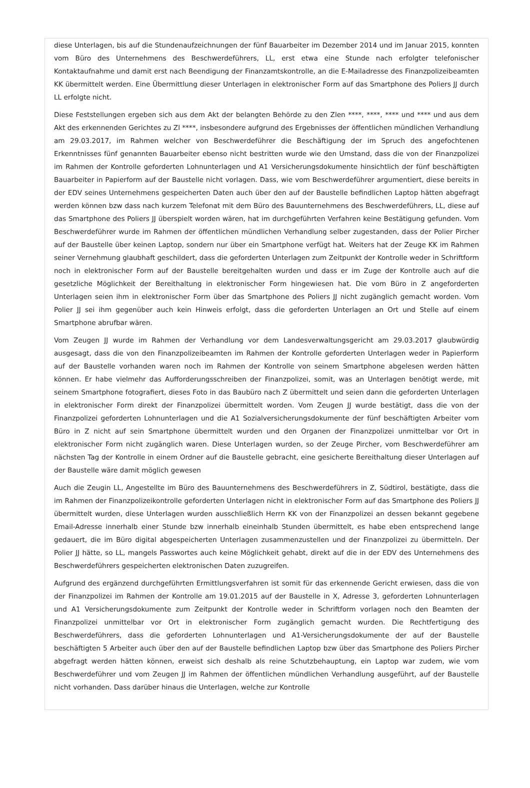diese Unterlagen, bis auf die Stundenaufzeichnungen der fünf Bauarbeiter im Dezember 2014 und im Januar 2015, konnten vom Büro des Unternehmens des Beschwerdeführers, LL, erst etwa eine Stunde nach erfolgter telefonischer Kontaktaufnahme und damit erst nach Beendigung der Finanzamtskontrolle, an die E-Mailadresse des Finanzpolizeibeamten KK übermittelt werden. Eine Übermittlung dieser Unterlagen in elektronischer Form auf das Smartphone des Poliers JJ durch LL erfolgte nicht.
Diese Feststellungen ergeben sich aus dem Akt der belangten Behörde zu den Zlen ****, ****, **** und **** und aus dem Akt des erkennenden Gerichtes zu Zl ****, insbesondere aufgrund des Ergebnisses der öffentlichen mündlichen Verhandlung am 29.03.2017, im Rahmen welcher von Beschwerdeführer die Beschäftigung der im Spruch des angefochtenen Erkenntnisses fünf genannten Bauarbeiter ebenso nicht bestritten wurde wie den Umstand, dass die von der Finanzpolizei im Rahmen der Kontrolle geforderten Lohnunterlagen und A1 Versicherungsdokumente hinsichtlich der fünf beschäftigten Bauarbeiter in Papierform auf der Baustelle nicht vorlagen. Dass, wie vom Beschwerdeführer argumentiert, diese bereits in der EDV seines Unternehmens gespeicherten Daten auch über den auf der Baustelle befindlichen Laptop hätten abgefragt werden können bzw dass nach kurzem Telefonat mit dem Büro des Bauunternehmens des Beschwerdeführers, LL, diese auf das Smartphone des Poliers JJ überspielt worden wären, hat im durchgeführten Verfahren keine Bestätigung gefunden. Vom Beschwerdeführer wurde im Rahmen der öffentlichen mündlichen Verhandlung selber zugestanden, dass der Polier Pircher auf der Baustelle über keinen Laptop, sondern nur über ein Smartphone verfügt hat. Weiters hat der Zeuge KK im Rahmen seiner Vernehmung glaubhaft geschildert, dass die geforderten Unterlagen zum Zeitpunkt der Kontrolle weder in Schriftform noch in elektronischer Form auf der Baustelle bereitgehalten wurden und dass er im Zuge der Kontrolle auch auf die gesetzliche Möglichkeit der Bereithaltung in elektronischer Form hingewiesen hat. Die vom Büro in Z angeforderten Unterlagen seien ihm in elektronischer Form über das Smartphone des Poliers JJ nicht zugänglich gemacht worden. Vom Polier JJ sei ihm gegenüber auch kein Hinweis erfolgt, dass die geforderten Unterlagen an Ort und Stelle auf einem Smartphone abrufbar wären.
Vom Zeugen JJ wurde im Rahmen der Verhandlung vor dem Landesverwaltungsgericht am 29.03.2017 glaubwürdig ausgesagt, dass die von den Finanzpolizeibeamten im Rahmen der Kontrolle geforderten Unterlagen weder in Papierform auf der Baustelle vorhanden waren noch im Rahmen der Kontrolle von seinem Smartphone abgelesen werden hätten können. Er habe vielmehr das Aufforderungsschreiben der Finanzpolizei, somit, was an Unterlagen benötigt werde, mit seinem Smartphone fotografiert, dieses Foto in das Baubüro nach Z übermittelt und seien dann die geforderten Unterlagen in elektronischer Form direkt der Finanzpolizei übermittelt worden. Vom Zeugen JJ wurde bestätigt, dass die von der Finanzpolizei geforderten Lohnunterlagen und die A1 Sozialversicherungsdokumente der fünf beschäftigten Arbeiter vom Büro in Z nicht auf sein Smartphone übermittelt wurden und den Organen der Finanzpolizei unmittelbar vor Ort in elektronischer Form nicht zugänglich waren. Diese Unterlagen wurden, so der Zeuge Pircher, vom Beschwerdeführer am nächsten Tag der Kontrolle in einem Ordner auf die Baustelle gebracht, eine gesicherte Bereithaltung dieser Unterlagen auf der Baustelle wäre damit möglich gewesen
Auch die Zeugin LL, Angestellte im Büro des Bauunternehmens des Beschwerdeführers in Z, Südtirol, bestätigte, dass die im Rahmen der Finanzpolizeikontrolle geforderten Unterlagen nicht in elektronischer Form auf das Smartphone des Poliers JJ übermittelt wurden, diese Unterlagen wurden ausschließlich Herrn KK von der Finanzpolizei an dessen bekannt gegebene Email-Adresse innerhalb einer Stunde bzw innerhalb eineinhalb Stunden übermittelt, es habe eben entsprechend lange gedauert, die im Büro digital abgespeicherten Unterlagen zusammenzustellen und der Finanzpolizei zu übermitteln. Der Polier JJ hätte, so LL, mangels Passwortes auch keine Möglichkeit gehabt, direkt auf die in der EDV des Unternehmens des Beschwerdeführers gespeicherten elektronischen Daten zuzugreifen.
Aufgrund des ergänzend durchgeführten Ermittlungsverfahren ist somit für das erkennende Gericht erwiesen, dass die von der Finanzpolizei im Rahmen der Kontrolle am 19.01.2015 auf der Baustelle in X, Adresse 3, geforderten Lohnunterlagen und A1 Versicherungsdokumente zum Zeitpunkt der Kontrolle weder in Schriftform vorlagen noch den Beamten der Finanzpolizei unmittelbar vor Ort in elektronischer Form zugänglich gemacht wurden. Die Rechtfertigung des Beschwerdeführers, dass die geforderten Lohnunterlagen und A1-Versicherungsdokumente der auf der Baustelle beschäftigten 5 Arbeiter auch über den auf der Baustelle befindlichen Laptop bzw über das Smartphone des Poliers Pircher abgefragt werden hätten können, erweist sich deshalb als reine Schutzbehauptung, ein Laptop war zudem, wie vom Beschwerdeführer und vom Zeugen JJ im Rahmen der öffentlichen mündlichen Verhandlung ausgeführt, auf der Baustelle nicht vorhanden. Dass darüber hinaus die Unterlagen, welche zur Kontrolle